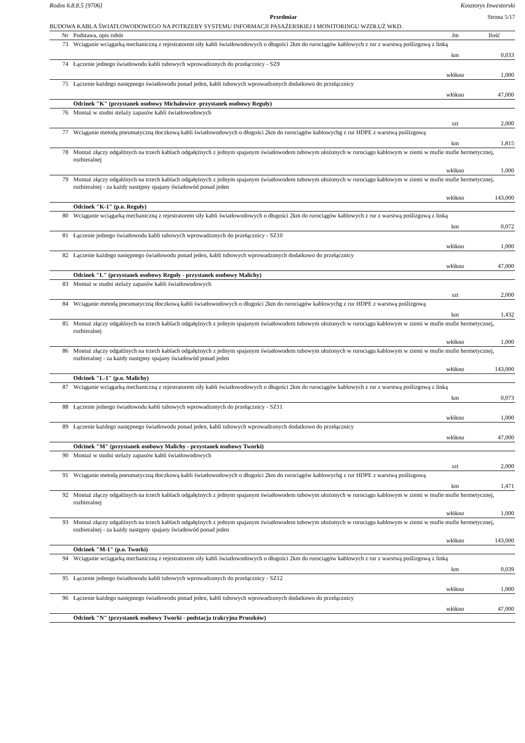Rodos 6.8.8.5 [9706] Kosztorys Inwestorski
Przedmiar Strona 5/17
BUDOWA KABLA ŚWIATŁOWODOWEGO NA POTRZEBY SYSTEMU INFORMACJI PASAŻERSKIEJ I MONITORINGU WZDŁUŻ WKD.
| Nr | Podstawa, opis robót | Jm | Ilość |
| --- | --- | --- | --- |
| 73 | Wciąganie wciągarką mechaniczną z rejestratorem siły kabli światłowodowych o długości 2km do rurociągów kablowych z rur z warstwą poślizgową z linką | | |
| | | km | 0,033 |
| 74 | Łączenie jednego światłowodu kabli tubowych wprowadzonych do przełącznicy - SZ9 | | |
| | | włókno | 1,000 |
| 75 | Łączenie każdego następnego światłowodu ponad jeden, kabli tubowych wprowadzonych dodatkowo do przełącznicy | | |
| | | włókno | 47,000 |
| | Odcinek "K" (przystanek osobowy Michałowice -przystanek osobowy Reguły) | | |
| 76 | Montaż w studni stelaży zapasów kabli światłowodowych | | |
| | | szt | 2,000 |
| 77 | Wciąganie metodą pneumatyczną tłoczkową kabli światłowodowych o długości 2km do rurociągów kablowychg z rur HDPE z warstwą poślizgową | | |
| | | km | 1,815 |
| 78 | Montaż złączy odgałźnych na trzech kablach odgałężnych z jednym spajanym światłowodem tubowym ułożonych w rurociągu kablowym w ziemi w mufie mufie hermetycznej, rozbieralnej | | |
| | | włókno | 1,000 |
| 79 | Montaż złączy odgałźnych na trzech kablach odgałężnych z jednym spajanym światłowodem tubowym ułożonych w rurociągu kablowym w ziemi w mufie mufie hermetycznej, rozbieralnej - za każdy następny spajany światłowód ponad jeden | | |
| | | włókno | 143,000 |
| | Odcinek "K-1" (p.o. Reguły) | | |
| 80 | Wciąganie wciągarką mechaniczną z rejestratorem siły kabli światłowodowych o długości 2km do rurociągów kablowych z rur z warstwą poślizgową z linką | | |
| | | km | 0,072 |
| 81 | Łączenie jednego światłowodu kabli tubowych wprowadzonych do przełącznicy - SZ10 | | |
| | | włókno | 1,000 |
| 82 | Łączenie każdego następnego światłowodu ponad jeden, kabli tubowych wprowadzonych dodatkowo do przełącznicy | | |
| | | włókno | 47,000 |
| | Odcinek "L" (przystanek osobowy Reguły - przystanek osobowy Malichy) | | |
| 83 | Montaż w studni stelaży zapasów kabli światłowodowych | | |
| | | szt | 2,000 |
| 84 | Wciąganie metodą pneumatyczną tłoczkową kabli światłowodowych o długości 2km do rurociągów kablowychg z rur HDPE z warstwą poślizgową | | |
| | | km | 1,432 |
| 85 | Montaż złączy odgałźnych na trzech kablach odgałężnych z jednym spajanym światłowodem tubowym ułożonych w rurociągu kablowym w ziemi w mufie mufie hermetycznej, rozbieralnej | | |
| | | włókno | 1,000 |
| 86 | Montaż złączy odgałźnych na trzech kablach odgałężnych z jednym spajanym światłowodem tubowym ułożonych w rurociągu kablowym w ziemi w mufie mufie hermetycznej, rozbieralnej - za każdy następny spajany światłowód ponad jeden | | |
| | | włókno | 143,000 |
| | Odcinek "L-1" (p.o. Malichy) | | |
| 87 | Wciąganie wciągarką mechaniczną z rejestratorem siły kabli światłowodowych o długości 2km do rurociągów kablowych z rur z warstwą poślizgową z linką | | |
| | | km | 0,073 |
| 88 | Łączenie jednego światłowodu kabli tubowych wprowadzonych do przełącznicy - SZ11 | | |
| | | włókno | 1,000 |
| 89 | Łączenie każdego następnego światłowodu ponad jeden, kabli tubowych wprowadzonych dodatkowo do przełącznicy | | |
| | | włókno | 47,000 |
| | Odcinek "M" (przystanek osobowy Malichy - przystanek osobowy Tworki) | | |
| 90 | Montaż w studni stelaży zapasów kabli światłowodowych | | |
| | | szt | 2,000 |
| 91 | Wciąganie metodą pneumatyczną tłoczkową kabli światłowodowych o długości 2km do rurociągów kablowychg z rur HDPE z warstwą poślizgową | | |
| | | km | 1,471 |
| 92 | Montaż złączy odgałźnych na trzech kablach odgałężnych z jednym spajanym światłowodem tubowym ułożonych w rurociągu kablowym w ziemi w mufie mufie hermetycznej, rozbieralnej | | |
| | | włókno | 1,000 |
| 93 | Montaż złączy odgałźnych na trzech kablach odgałężnych z jednym spajanym światłowodem tubowym ułożonych w rurociągu kablowym w ziemi w mufie mufie hermetycznej, rozbieralnej - za każdy następny spajany światłowód ponad jeden | | |
| | | włókno | 143,000 |
| | Odcinek "M-1" (p.o. Tworki) | | |
| 94 | Wciąganie wciągarką mechaniczną z rejestratorem siły kabli światłowodowych o długości 2km do rurociągów kablowych z rur z warstwą poślizgową z linką | | |
| | | km | 0,039 |
| 95 | Łączenie jednego światłowodu kabli tubowych wprowadzonych do przełącznicy - SZ12 | | |
| | | włókno | 1,000 |
| 96 | Łączenie każdego następnego światłowodu ponad jeden, kabli tubowych wprowadzonych dodatkowo do przełącznicy | | |
| | | włókno | 47,000 |
| | Odcinek "N" (przystanek osobowy Tworki - podstacja trakcyjna Pruszków) | | |